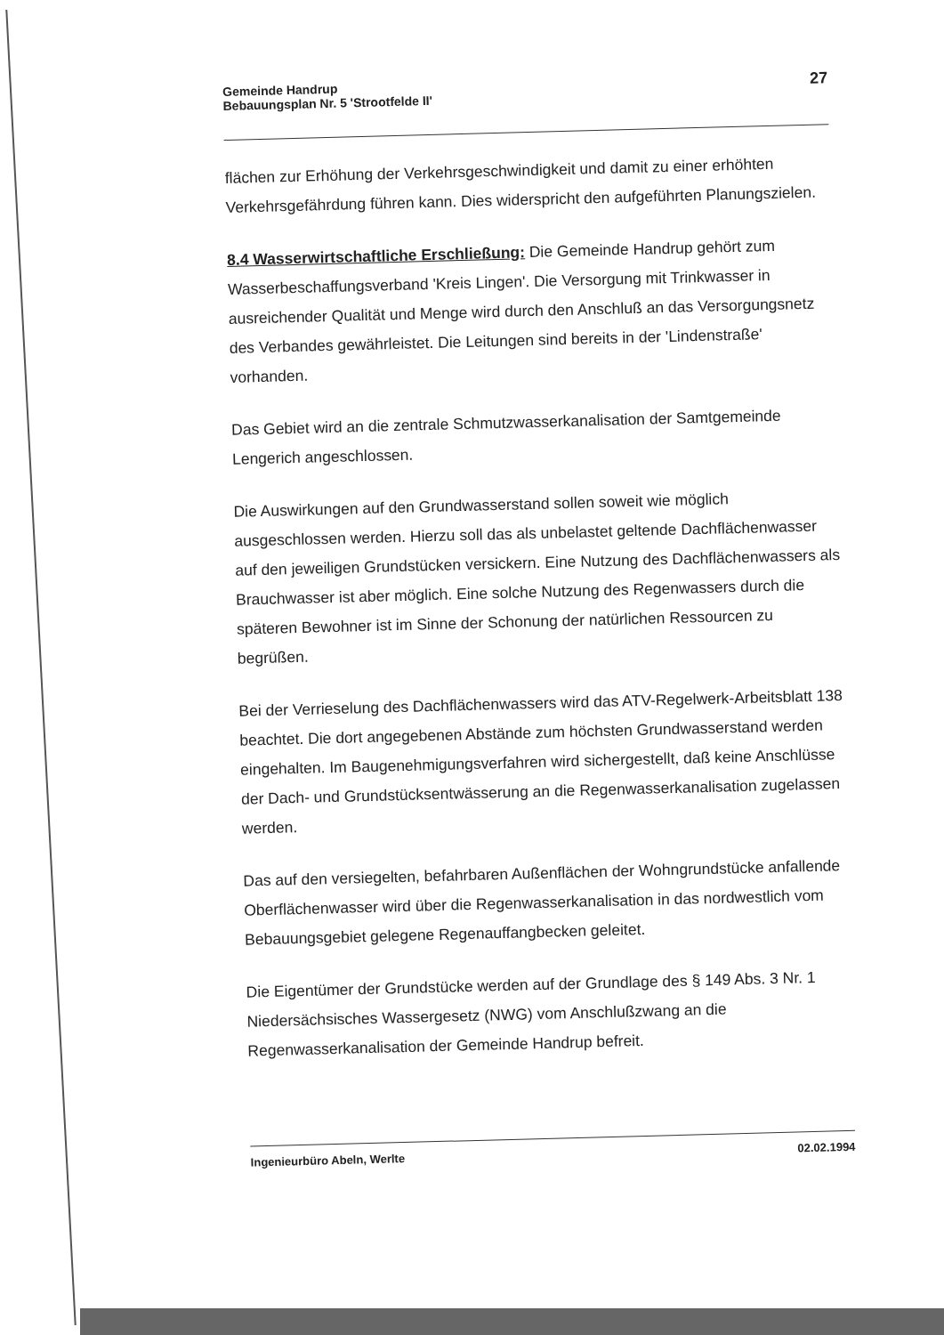Gemeinde Handrup
Bebauungsplan Nr. 5 'Strootfelde II'
27
flächen zur Erhöhung der Verkehrsgeschwindigkeit und damit zu einer erhöhten Verkehrsgefährdung führen kann. Dies widerspricht den aufgeführten Planungszielen.
8.4 Wasserwirtschaftliche Erschließung: Die Gemeinde Handrup gehört zum Wasserbeschaffungsverband 'Kreis Lingen'. Die Versorgung mit Trinkwasser in ausreichender Qualität und Menge wird durch den Anschluß an das Versorgungsnetz des Verbandes gewährleistet. Die Leitungen sind bereits in der 'Lindenstraße' vorhanden.
Das Gebiet wird an die zentrale Schmutzwasserkanalisation der Samtgemeinde Lengerich angeschlossen.
Die Auswirkungen auf den Grundwasserstand sollen soweit wie möglich ausgeschlossen werden. Hierzu soll das als unbelastet geltende Dachflächenwasser auf den jeweiligen Grundstücken versickern. Eine Nutzung des Dachflächenwassers als Brauchwasser ist aber möglich. Eine solche Nutzung des Regenwassers durch die späteren Bewohner ist im Sinne der Schonung der natürlichen Ressourcen zu begrüßen.
Bei der Verrieselung des Dachflächenwassers wird das ATV-Regelwerk-Arbeitsblatt 138 beachtet. Die dort angegebenen Abstände zum höchsten Grundwasserstand werden eingehalten. Im Baugenehmigungsverfahren wird sichergestellt, daß keine Anschlüsse der Dach- und Grundstücksentwässerung an die Regenwasserkanalisation zugelassen werden.
Das auf den versiegelten, befahrbaren Außenflächen der Wohngrundstücke anfallende Oberflächenwasser wird über die Regenwasserkanalisation in das nordwestlich vom Bebauungsgebiet gelegene Regenauffangbecken geleitet.
Die Eigentümer der Grundstücke werden auf der Grundlage des § 149 Abs. 3 Nr. 1 Niedersächsisches Wassergesetz (NWG) vom Anschlußzwang an die Regenwasserkanalisation der Gemeinde Handrup befreit.
Ingenieurbüro Abeln, Werlte
02.02.1994